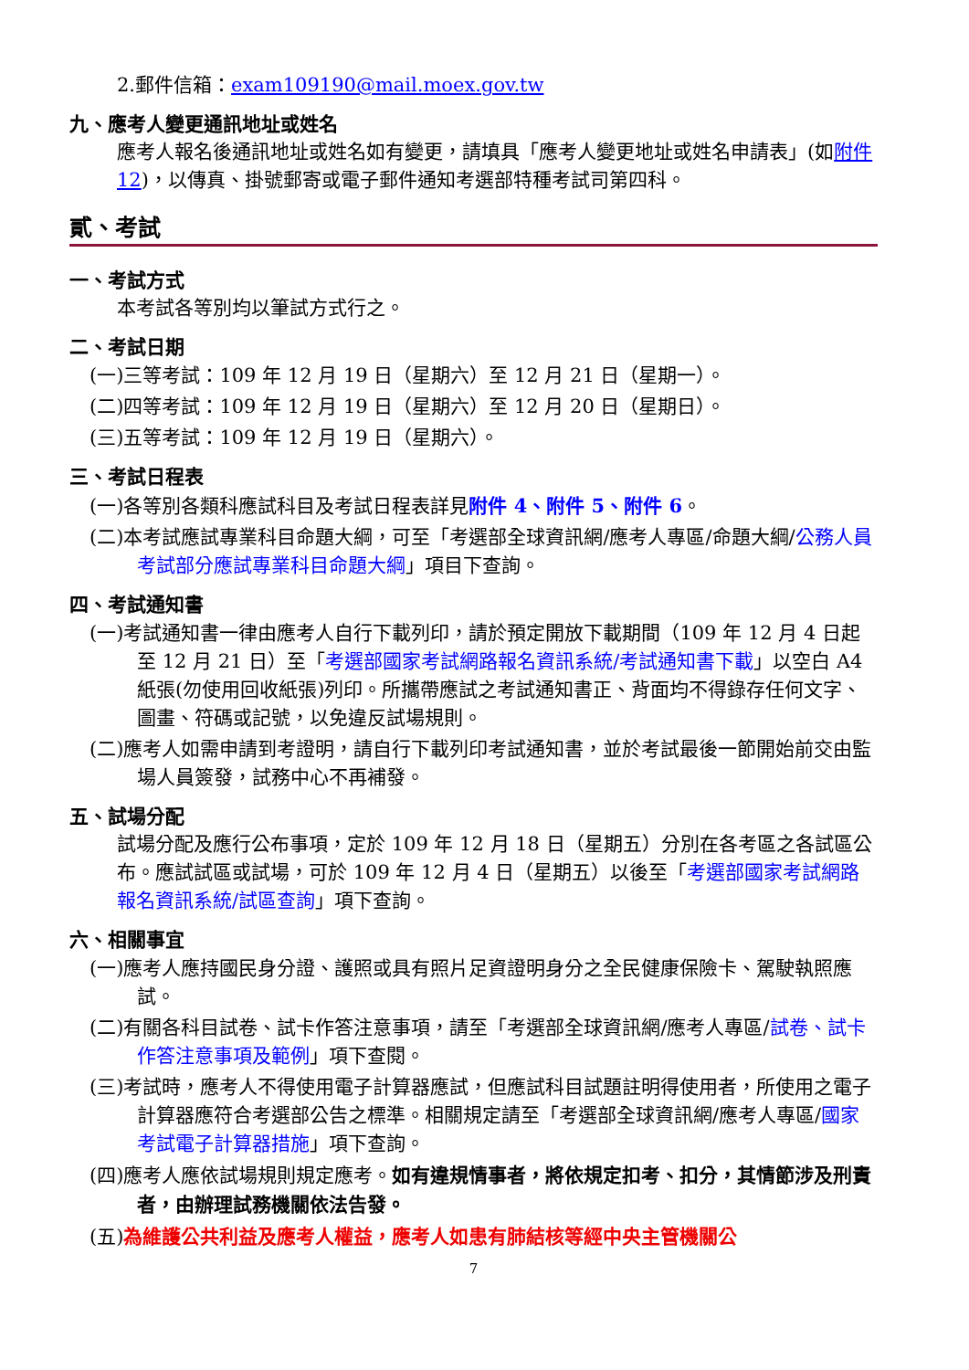2.郵件信箱：exam109190@mail.moex.gov.tw
九、應考人變更通訊地址或姓名
應考人報名後通訊地址或姓名如有變更，請填具「應考人變更地址或姓名申請表」(如附件 12)，以傳真、掛號郵寄或電子郵件通知考選部特種考試司第四科。
貳、考試
一、考試方式
本考試各等別均以筆試方式行之。
二、考試日期
(一)三等考試：109 年 12 月 19 日（星期六）至 12 月 21 日（星期一）。
(二)四等考試：109 年 12 月 19 日（星期六）至 12 月 20 日（星期日）。
(三)五等考試：109 年 12 月 19 日（星期六）。
三、考試日程表
(一)各等別各類科應試科目及考試日程表詳見附件 4、附件 5、附件 6。
(二)本考試應試專業科目命題大綱，可至「考選部全球資訊網/應考人專區/命題大綱/公務人員考試部分應試專業科目命題大綱」項目下查詢。
四、考試通知書
(一)考試通知書一律由應考人自行下載列印，請於預定開放下載期間（109 年 12 月 4 日起至 12 月 21 日）至「考選部國家考試網路報名資訊系統/考試通知書下載」以空白 A4 紙張(勿使用回收紙張)列印。所攜帶應試之考試通知書正、背面均不得錄存任何文字、圖畫、符碼或記號，以免違反試場規則。
(二)應考人如需申請到考證明，請自行下載列印考試通知書，並於考試最後一節開始前交由監場人員簽發，試務中心不再補發。
五、試場分配
試場分配及應行公布事項，定於 109 年 12 月 18 日（星期五）分別在各考區之各試區公布。應試試區或試場，可於 109 年 12 月 4 日（星期五）以後至「考選部國家考試網路報名資訊系統/試區查詢」項下查詢。
六、相關事宜
(一)應考人應持國民身分證、護照或具有照片足資證明身分之全民健康保險卡、駕駛執照應試。
(二)有關各科目試卷、試卡作答注意事項，請至「考選部全球資訊網/應考人專區/試卷、試卡作答注意事項及範例」項下查閱。
(三)考試時，應考人不得使用電子計算器應試，但應試科目試題註明得使用者，所使用之電子計算器應符合考選部公告之標準。相關規定請至「考選部全球資訊網/應考人專區/國家考試電子計算器措施」項下查詢。
(四)應考人應依試場規則規定應考。如有違規情事者，將依規定扣考、扣分，其情節涉及刑責者，由辦理試務機關依法告發。
(五)為維護公共利益及應考人權益，應考人如患有肺結核等經中央主管機關公
7